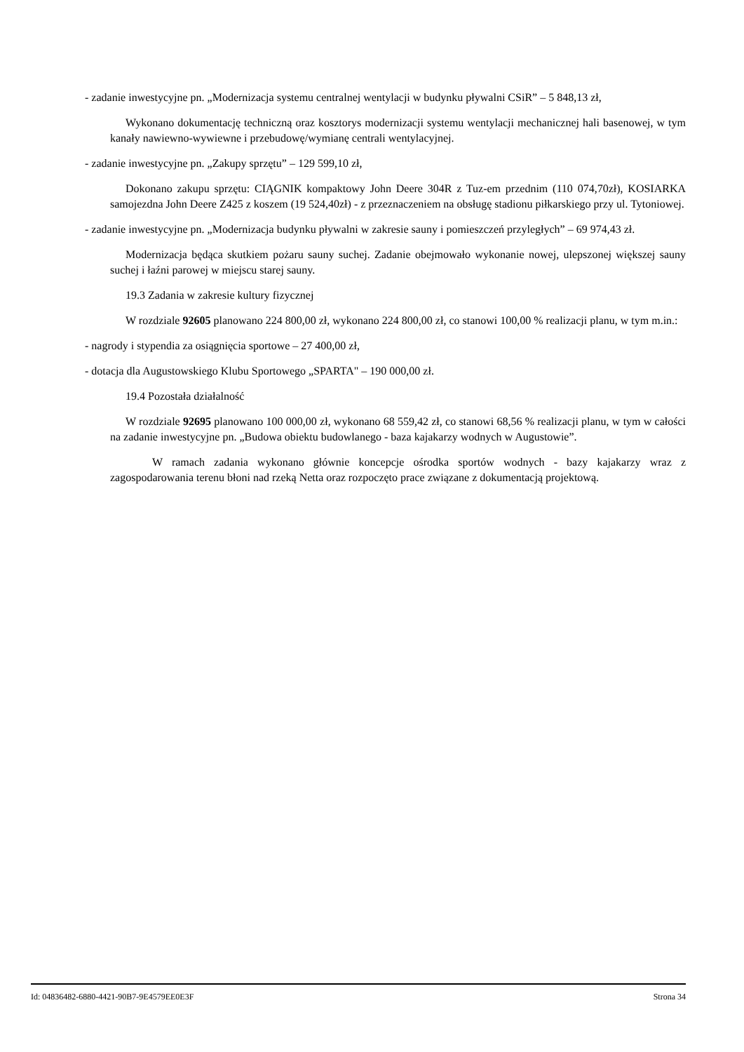- zadanie inwestycyjne pn. „Modernizacja systemu centralnej wentylacji w budynku pływalni CSiR” – 5 848,13 zł,
Wykonano dokumentację techniczną oraz kosztorys modernizacji systemu wentylacji mechanicznej hali basenowej, w tym kanały nawiewno-wywiewne i przebudowę/wymianę centrali wentylacyjnej.
- zadanie inwestycyjne pn. „Zakupy sprzętu” – 129 599,10 zł,
Dokonano zakupu sprzętu: CIĄGNIK kompaktowy John Deere 304R z Tuz-em przednim (110 074,70zł), KOSIARKA samojezdna John Deere Z425 z koszem (19 524,40zł) - z przeznaczeniem na obsługę stadionu piłkarskiego przy ul. Tytoniowej.
- zadanie inwestycyjne pn. „Modernizacja budynku pływalni w zakresie sauny i pomieszczeń przyległych” – 69 974,43 zł.
Modernizacja będąca skutkiem pożaru sauny suchej. Zadanie obejmowało wykonanie nowej, ulepszonej większej sauny suchej i łaźni parowej w miejscu starej sauny.
19.3 Zadania w zakresie kultury fizycznej
W rozdziale 92605 planowano 224 800,00 zł, wykonano 224 800,00 zł, co stanowi 100,00 % realizacji planu, w tym m.in.:
- nagrody i stypendia za osiągnięcia sportowe – 27 400,00 zł,
- dotacja dla Augustowskiego Klubu Sportowego „SPARTA" – 190 000,00 zł.
19.4 Pozostała działalność
W rozdziale 92695 planowano 100 000,00 zł, wykonano 68 559,42 zł, co stanowi 68,56 % realizacji planu, w tym w całości na zadanie inwestycyjne pn. „Budowa obiektu budowlanego - baza kajakarzy wodnych w Augustowie”.
W ramach zadania wykonano głównie koncepcje ośrodka sportów wodnych - bazy kajakarzy wraz z zagospodarowania terenu błoni nad rzeką Netta oraz rozpoczęto prace związane z dokumentacją projektową.
Id: 04836482-6880-4421-90B7-9E4579EE0E3F Strona 34